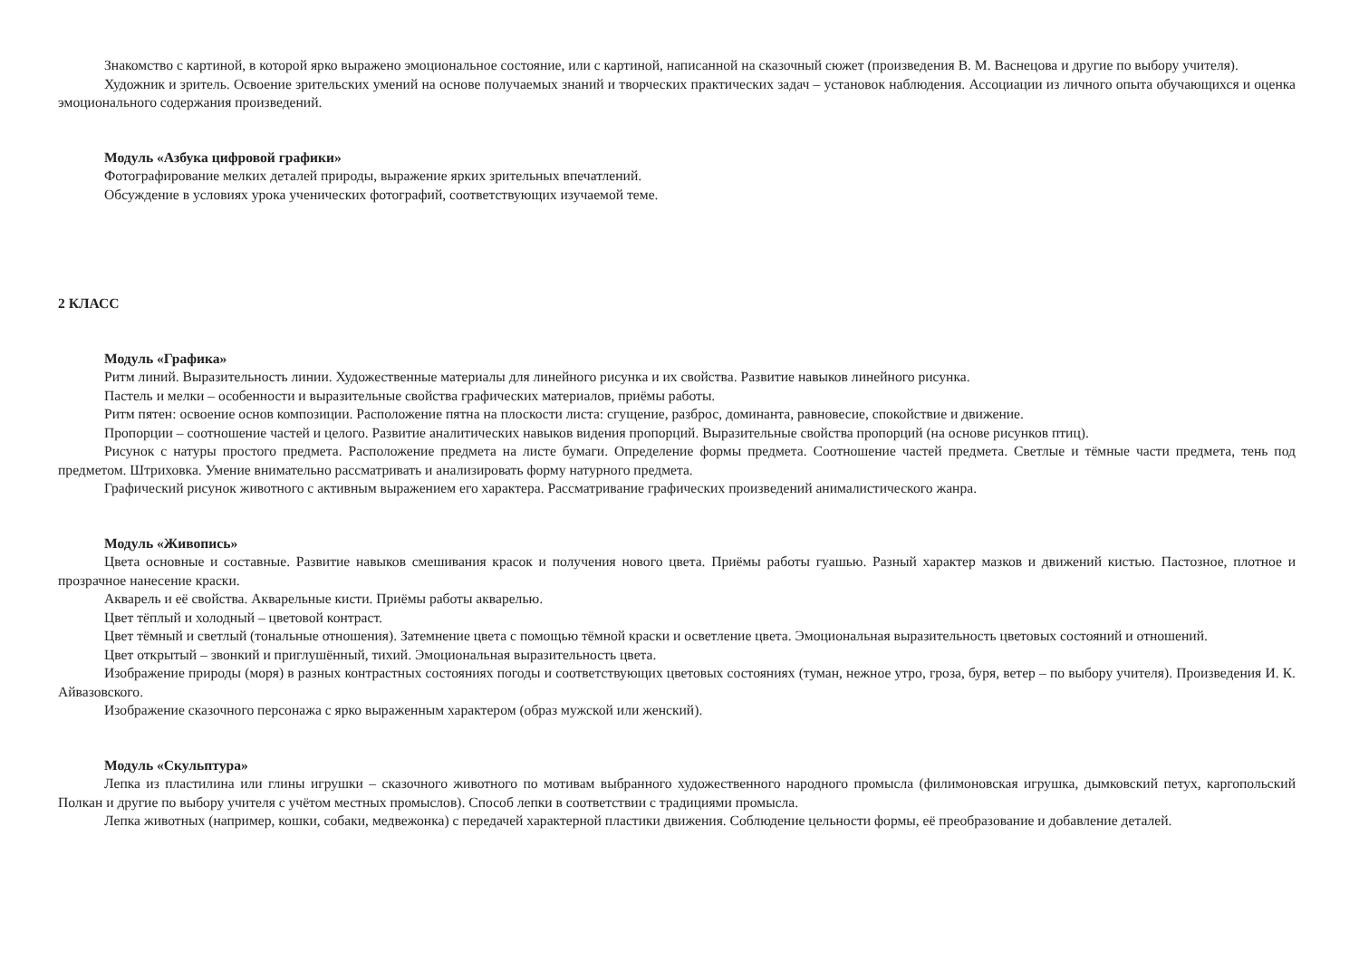Знакомство с картиной, в которой ярко выражено эмоциональное состояние, или с картиной, написанной на сказочный сюжет (произведения В. М. Васнецова и другие по выбору учителя).
Художник и зритель. Освоение зрительских умений на основе получаемых знаний и творческих практических задач – установок наблюдения. Ассоциации из личного опыта обучающихся и оценка эмоционального содержания произведений.
Модуль «Азбука цифровой графики»
Фотографирование мелких деталей природы, выражение ярких зрительных впечатлений.
Обсуждение в условиях урока ученических фотографий, соответствующих изучаемой теме.
2 КЛАСС
Модуль «Графика»
Ритм линий. Выразительность линии. Художественные материалы для линейного рисунка и их свойства. Развитие навыков линейного рисунка.
Пастель и мелки – особенности и выразительные свойства графических материалов, приёмы работы.
Ритм пятен: освоение основ композиции. Расположение пятна на плоскости листа: сгущение, разброс, доминанта, равновесие, спокойствие и движение.
Пропорции – соотношение частей и целого. Развитие аналитических навыков видения пропорций. Выразительные свойства пропорций (на основе рисунков птиц).
Рисунок с натуры простого предмета. Расположение предмета на листе бумаги. Определение формы предмета. Соотношение частей предмета. Светлые и тёмные части предмета, тень под предметом. Штриховка. Умение внимательно рассматривать и анализировать форму натурного предмета.
Графический рисунок животного с активным выражением его характера. Рассматривание графических произведений анималистического жанра.
Модуль «Живопись»
Цвета основные и составные. Развитие навыков смешивания красок и получения нового цвета. Приёмы работы гуашью. Разный характер мазков и движений кистью. Пастозное, плотное и прозрачное нанесение краски.
Акварель и её свойства. Акварельные кисти. Приёмы работы акварелью.
Цвет тёплый и холодный – цветовой контраст.
Цвет тёмный и светлый (тональные отношения). Затемнение цвета с помощью тёмной краски и осветление цвета. Эмоциональная выразительность цветовых состояний и отношений.
Цвет открытый – звонкий и приглушённый, тихий. Эмоциональная выразительность цвета.
Изображение природы (моря) в разных контрастных состояниях погоды и соответствующих цветовых состояниях (туман, нежное утро, гроза, буря, ветер – по выбору учителя). Произведения И. К. Айвазовского.
Изображение сказочного персонажа с ярко выраженным характером (образ мужской или женский).
Модуль «Скульптура»
Лепка из пластилина или глины игрушки – сказочного животного по мотивам выбранного художественного народного промысла (филимоновская игрушка, дымковский петух, каргопольский Полкан и другие по выбору учителя с учётом местных промыслов). Способ лепки в соответствии с традициями промысла.
Лепка животных (например, кошки, собаки, медвежонка) с передачей характерной пластики движения. Соблюдение цельности формы, её преобразование и добавление деталей.